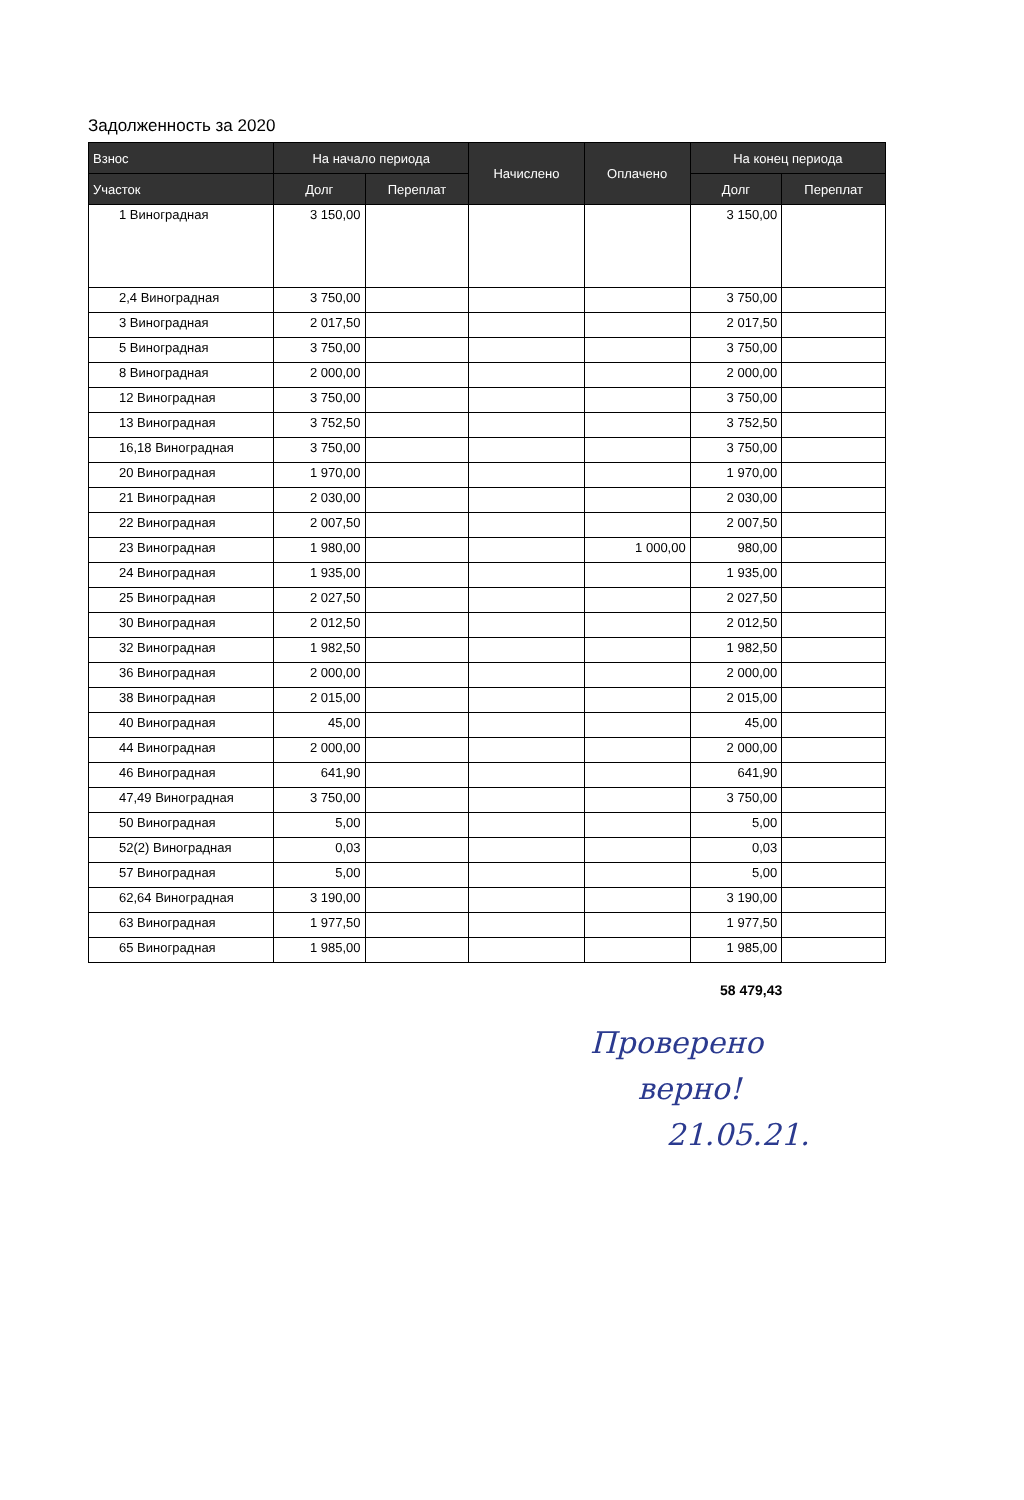Задолженность за 2020
| Взнос | На начало периода | | Начислено | Оплачено | На конец периода | |
| --- | --- | --- | --- | --- | --- | --- |
| Участок | Долг | Переплат | | | Долг | Переплат |
| 1 Виноградная | 3 150,00 | | | | 3 150,00 | |
| 2,4 Виноградная | 3 750,00 | | | | 3 750,00 | |
| 3 Виноградная | 2 017,50 | | | | 2 017,50 | |
| 5 Виноградная | 3 750,00 | | | | 3 750,00 | |
| 8 Виноградная | 2 000,00 | | | | 2 000,00 | |
| 12 Виноградная | 3 750,00 | | | | 3 750,00 | |
| 13 Виноградная | 3 752,50 | | | | 3 752,50 | |
| 16,18 Виноградная | 3 750,00 | | | | 3 750,00 | |
| 20 Виноградная | 1 970,00 | | | | 1 970,00 | |
| 21 Виноградная | 2 030,00 | | | | 2 030,00 | |
| 22 Виноградная | 2 007,50 | | | | 2 007,50 | |
| 23 Виноградная | 1 980,00 | | | 1 000,00 | 980,00 | |
| 24 Виноградная | 1 935,00 | | | | 1 935,00 | |
| 25 Виноградная | 2 027,50 | | | | 2 027,50 | |
| 30 Виноградная | 2 012,50 | | | | 2 012,50 | |
| 32 Виноградная | 1 982,50 | | | | 1 982,50 | |
| 36 Виноградная | 2 000,00 | | | | 2 000,00 | |
| 38 Виноградная | 2 015,00 | | | | 2 015,00 | |
| 40 Виноградная | 45,00 | | | | 45,00 | |
| 44 Виноградная | 2 000,00 | | | | 2 000,00 | |
| 46 Виноградная | 641,90 | | | | 641,90 | |
| 47,49 Виноградная | 3 750,00 | | | | 3 750,00 | |
| 50 Виноградная | 5,00 | | | | 5,00 | |
| 52(2) Виноградная | 0,03 | | | | 0,03 | |
| 57 Виноградная | 5,00 | | | | 5,00 | |
| 62,64 Виноградная | 3 190,00 | | | | 3 190,00 | |
| 63 Виноградная | 1 977,50 | | | | 1 977,50 | |
| 65 Виноградная | 1 985,00 | | | | 1 985,00 | |
58 479,43
Проверено
верно!
21.05.21.